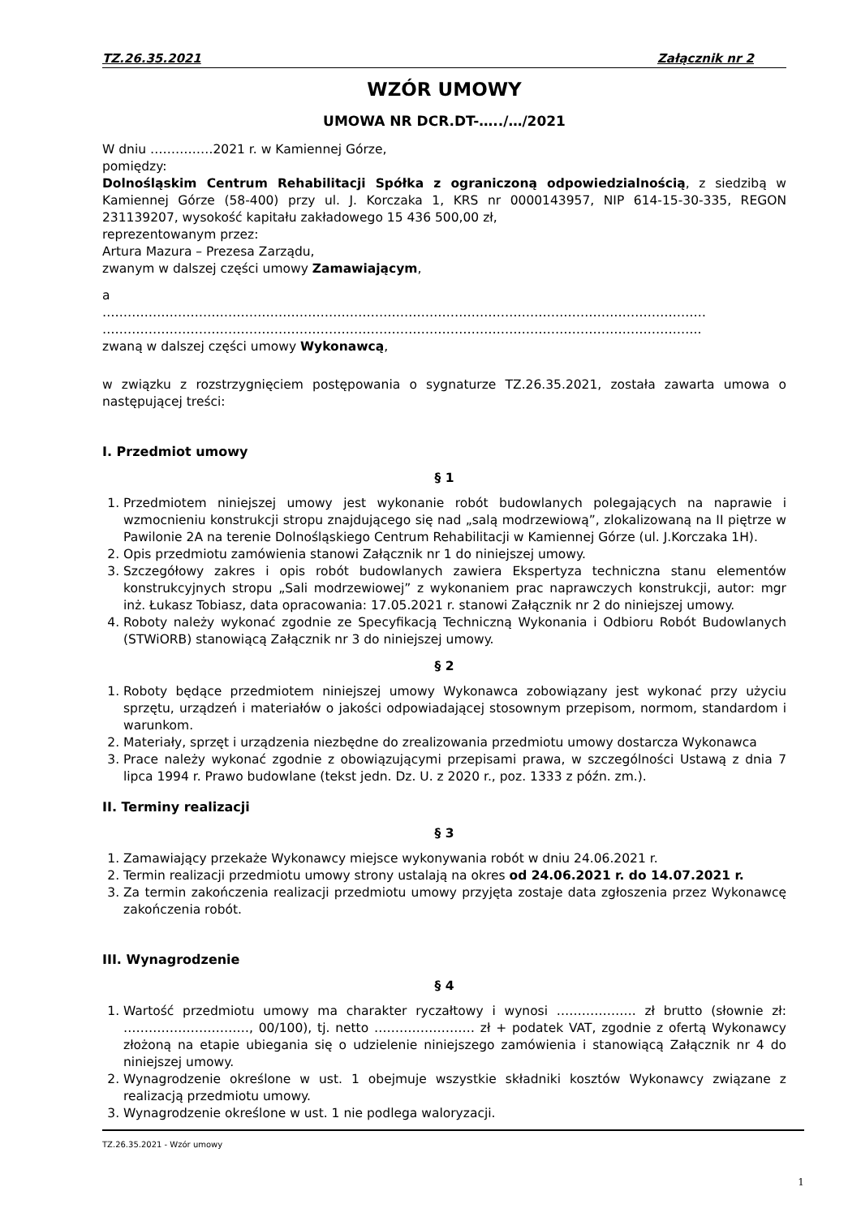TZ.26.35.2021 Załącznik nr 2
WZÓR UMOWY
UMOWA NR DCR.DT-…../…/2021
W dniu ……………2021 r. w Kamiennej Górze,
pomiędzy:
Dolnośląskim Centrum Rehabilitacji Spółka z ograniczoną odpowiedzialnością, z siedzibą w Kamiennej Górze (58-400) przy ul. J. Korczaka 1, KRS nr 0000143957, NIP 614-15-30-335, REGON 231139207, wysokość kapitału zakładowego 15 436 500,00 zł,
reprezentowanym przez:
Artura Mazura – Prezesa Zarządu,
zwanym w dalszej części umowy Zamawiającym,
a
………………………………………………………………………………………………………………………………
……………………………………………………………………………………………………………………………..
zwaną w dalszej części umowy Wykonawcą,
w związku z rozstrzygnięciem postępowania o sygnaturze TZ.26.35.2021, została zawarta umowa o następującej treści:
I. Przedmiot umowy
§ 1
1. Przedmiotem niniejszej umowy jest wykonanie robót budowlanych polegających na naprawie i wzmocnieniu konstrukcji stropu znajdującego się nad „salą modrzewiową”, zlokalizowaną na II piętrze w Pawilonie 2A na terenie Dolnośląskiego Centrum Rehabilitacji w Kamiennej Górze (ul. J.Korczaka 1H).
2. Opis przedmiotu zamówienia stanowi Załącznik nr 1 do niniejszej umowy.
3. Szczegółowy zakres i opis robót budowlanych zawiera Ekspertyza techniczna stanu elementów konstrukcyjnych stropu „Sali modrzewiowej” z wykonaniem prac naprawczych konstrukcji, autor: mgr inż. Łukasz Tobiasz, data opracowania: 17.05.2021 r. stanowi Załącznik nr 2 do niniejszej umowy.
4. Roboty należy wykonać zgodnie ze Specyfikacją Techniczną Wykonania i Odbioru Robót Budowlanych (STWiORB) stanowiącą Załącznik nr 3 do niniejszej umowy.
§ 2
1. Roboty będące przedmiotem niniejszej umowy Wykonawca zobowiązany jest wykonać przy użyciu sprzętu, urządzeń i materiałów o jakości odpowiadającej stosownym przepisom, normom, standardom i warunkom.
2. Materiały, sprzęt i urządzenia niezbędne do zrealizowania przedmiotu umowy dostarcza Wykonawca
3. Prace należy wykonać zgodnie z obowiązującymi przepisami prawa, w szczególności Ustawą z dnia 7 lipca 1994 r. Prawo budowlane (tekst jedn. Dz. U. z 2020 r., poz. 1333 z późn. zm.).
II. Terminy realizacji
§ 3
1. Zamawiający przekaże Wykonawcy miejsce wykonywania robót w dniu 24.06.2021 r.
2. Termin realizacji przedmiotu umowy strony ustalają na okres od 24.06.2021 r. do 14.07.2021 r.
3. Za termin zakończenia realizacji przedmiotu umowy przyjęta zostaje data zgłoszenia przez Wykonawcę zakończenia robót.
III. Wynagrodzenie
§ 4
1. Wartość przedmiotu umowy ma charakter ryczałtowy i wynosi ………………. zł brutto (słownie zł: …………………………, 00/100), tj. netto …………………… zł + podatek VAT, zgodnie z ofertą Wykonawcy złożoną na etapie ubiegania się o udzielenie niniejszego zamówienia i stanowiącą Załącznik nr 4 do niniejszej umowy.
2. Wynagrodzenie określone w ust. 1 obejmuje wszystkie składniki kosztów Wykonawcy związane z realizacją przedmiotu umowy.
3. Wynagrodzenie określone w ust. 1 nie podlega waloryzacji.
TZ.26.35.2021 - Wzór umowy
1